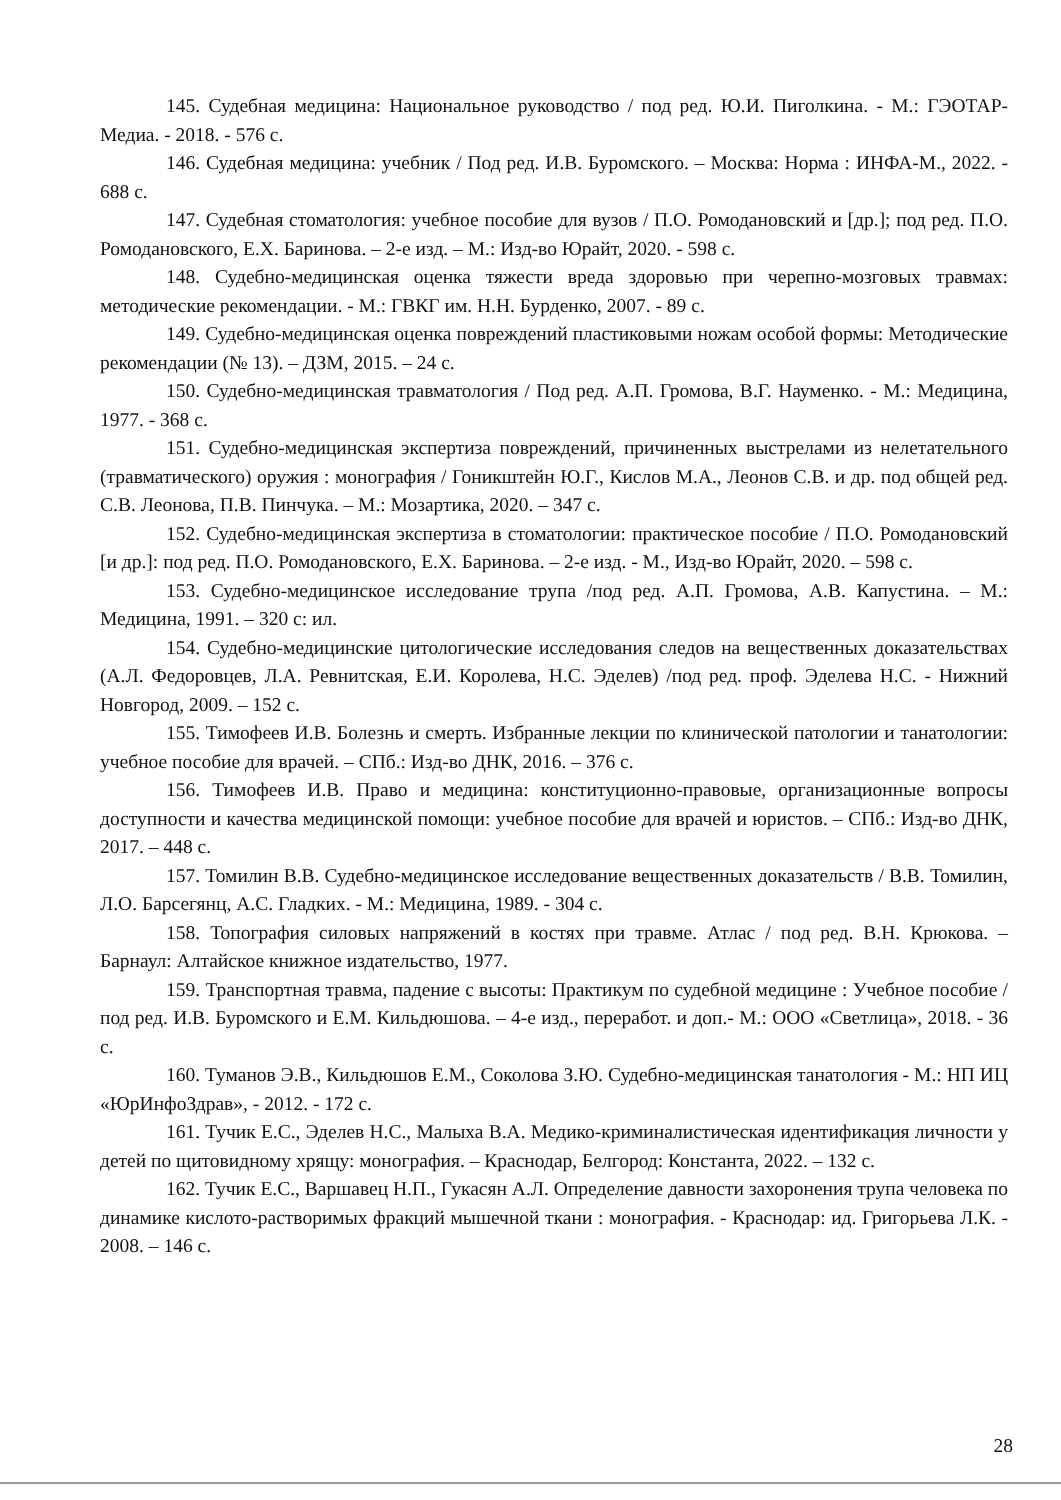145. Судебная медицина: Национальное руководство / под ред. Ю.И. Пиголкина. - М.: ГЭОТАР-Медиа. - 2018. - 576 с.
146. Судебная медицина: учебник / Под ред. И.В. Буромского. – Москва: Норма : ИНФА-М., 2022. - 688 с.
147. Судебная стоматология: учебное пособие для вузов / П.О. Ромодановский и [др.]; под ред. П.О. Ромодановского, Е.Х. Баринова. – 2-е изд. – М.: Изд-во Юрайт, 2020. - 598 с.
148. Судебно-медицинская оценка тяжести вреда здоровью при черепно-мозговых травмах: методические рекомендации. - М.: ГВКГ им. Н.Н. Бурденко, 2007. - 89 с.
149. Судебно-медицинская оценка повреждений пластиковыми ножам особой формы: Методические рекомендации (№ 13). – ДЗМ, 2015. – 24 с.
150. Судебно-медицинская травматология / Под ред. А.П. Громова, В.Г. Науменко. - М.: Медицина, 1977. - 368 с.
151. Судебно-медицинская экспертиза повреждений, причиненных выстрелами из нелетательного (травматического) оружия : монография / Гоникштейн Ю.Г., Кислов М.А., Леонов С.В. и др. под общей ред. С.В. Леонова, П.В. Пинчука. – М.: Мозартика, 2020. – 347 с.
152. Судебно-медицинская экспертиза в стоматологии: практическое пособие / П.О. Ромодановский [и др.]: под ред. П.О. Ромодановского, Е.Х. Баринова. – 2-е изд. - М., Изд-во Юрайт, 2020. – 598 с.
153. Судебно-медицинское исследование трупа /под ред. А.П. Громова, А.В. Капустина. – М.: Медицина, 1991. – 320 с: ил.
154. Судебно-медицинские цитологические исследования следов на вещественных доказательствах (А.Л. Федоровцев, Л.А. Ревнитская, Е.И. Королева, Н.С. Эделев) /под ред. проф. Эделева Н.С. - Нижний Новгород, 2009. – 152 с.
155. Тимофеев И.В. Болезнь и смерть. Избранные лекции по клинической патологии и танатологии: учебное пособие для врачей. – СПб.: Изд-во ДНК, 2016. – 376 с.
156. Тимофеев И.В. Право и медицина: конституционно-правовые, организационные вопросы доступности и качества медицинской помощи: учебное пособие для врачей и юристов. – СПб.: Изд-во ДНК, 2017. – 448 с.
157. Томилин В.В. Судебно-медицинское исследование вещественных доказательств / В.В. Томилин, Л.О. Барсегянц, А.С. Гладких. - М.: Медицина, 1989. - 304 с.
158. Топография силовых напряжений в костях при травме. Атлас / под ред. В.Н. Крюкова. – Барнаул: Алтайское книжное издательство, 1977.
159. Транспортная травма, падение с высоты: Практикум по судебной медицине : Учебное пособие /под ред. И.В. Буромского и Е.М. Кильдюшова. – 4-е изд., переработ. и доп.- М.: ООО «Светлица», 2018. - 36 с.
160. Туманов Э.В., Кильдюшов Е.М., Соколова З.Ю. Судебно-медицинская танатология - М.: НП ИЦ «ЮрИнфоЗдрав», - 2012. - 172 с.
161. Тучик Е.С., Эделев Н.С., Малыха В.А. Медико-криминалистическая идентификация личности у детей по щитовидному хрящу: монография. – Краснодар, Белгород: Константа, 2022. – 132 с.
162. Тучик Е.С., Варшавец Н.П., Гукасян А.Л. Определение давности захоронения трупа человека по динамике кислото-растворимых фракций мышечной ткани : монография. - Краснодар: ид. Григорьева Л.К. - 2008. – 146 с.
28